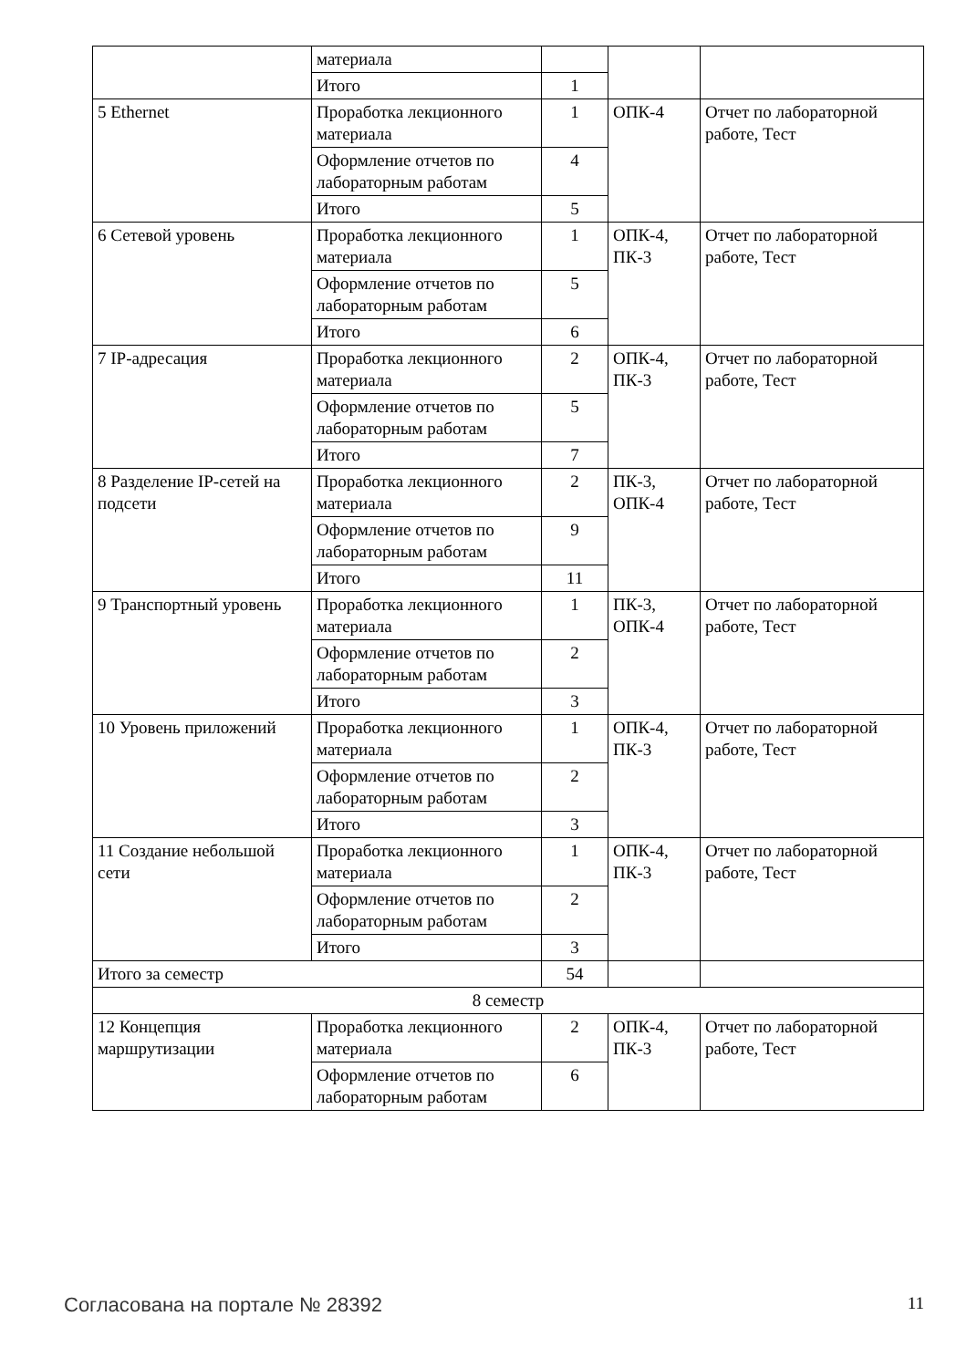| | материала | | | |
| | Итого | 1 | | |
| 5 Ethernet | Проработка лекционного материала | 1 | ОПК-4 | Отчет по лабораторной работе, Тест |
| | Оформление отчетов по лабораторным работам | 4 | | |
| | Итого | 5 | | |
| 6 Сетевой уровень | Проработка лекционного материала | 1 | ОПК-4, ПК-3 | Отчет по лабораторной работе, Тест |
| | Оформление отчетов по лабораторным работам | 5 | | |
| | Итого | 6 | | |
| 7 IP-адресация | Проработка лекционного материала | 2 | ОПК-4, ПК-3 | Отчет по лабораторной работе, Тест |
| | Оформление отчетов по лабораторным работам | 5 | | |
| | Итого | 7 | | |
| 8 Разделение IP-сетей на подсети | Проработка лекционного материала | 2 | ПК-3, ОПК-4 | Отчет по лабораторной работе, Тест |
| | Оформление отчетов по лабораторным работам | 9 | | |
| | Итого | 11 | | |
| 9 Транспортный уровень | Проработка лекционного материала | 1 | ПК-3, ОПК-4 | Отчет по лабораторной работе, Тест |
| | Оформление отчетов по лабораторным работам | 2 | | |
| | Итого | 3 | | |
| 10 Уровень приложений | Проработка лекционного материала | 1 | ОПК-4, ПК-3 | Отчет по лабораторной работе, Тест |
| | Оформление отчетов по лабораторным работам | 2 | | |
| | Итого | 3 | | |
| 11 Создание небольшой сети | Проработка лекционного материала | 1 | ОПК-4, ПК-3 | Отчет по лабораторной работе, Тест |
| | Оформление отчетов по лабораторным работам | 2 | | |
| | Итого | 3 | | |
| Итого за семестр | | 54 | | |
| 8 семестр | | | | |
| 12 Концепция маршрутизации | Проработка лекционного материала | 2 | ОПК-4, ПК-3 | Отчет по лабораторной работе, Тест |
| | Оформление отчетов по лабораторным работам | 6 | | |
Согласована на портале № 28392 11